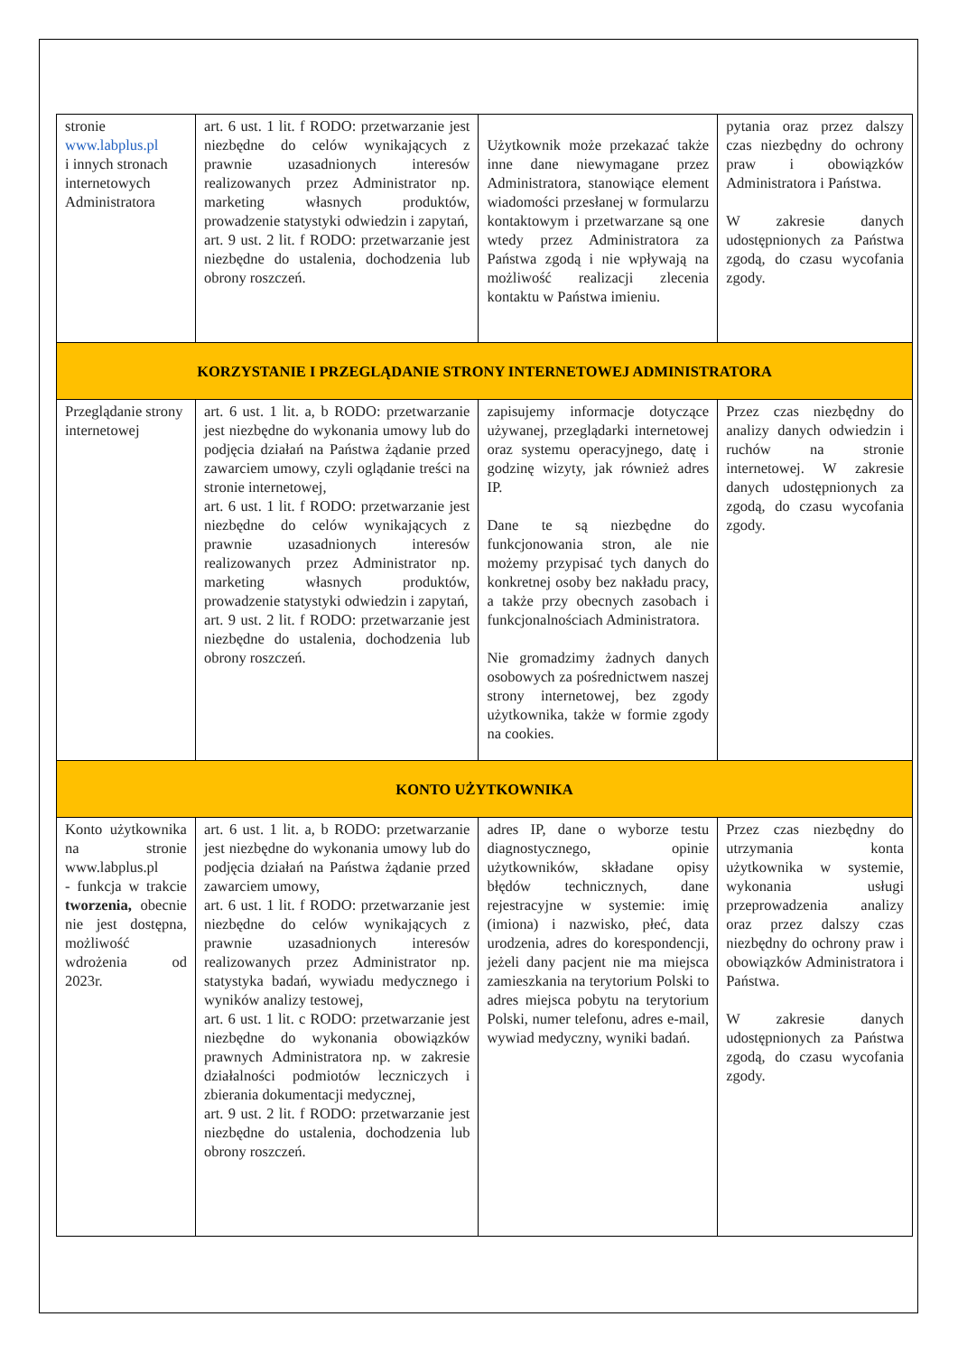| stronie www.labplus.pl i innych stronach internetowych Administratora | art. 6 ust. 1 lit. f RODO: przetwarzanie jest niezbędne do celów wynikających z prawnie uzasadnionych interesów realizowanych przez Administrator np. marketing własnych produktów, prowadzenie statystyki odwiedzin i zapytań, art. 9 ust. 2 lit. f RODO: przetwarzanie jest niezbędne do ustalenia, dochodzenia lub obrony roszczeń. | Użytkownik może przekazać także inne dane niewymagane przez Administratora, stanowiące element wiadomości przesłanej w formularzu kontaktowym i przetwarzane są one wtedy przez Administratora za Państwa zgodą i nie wpływają na możliwość realizacji zlecenia kontaktu w Państwa imieniu. | pytania oraz przez dalszy czas niezbędny do ochrony praw i obowiązków Administratora i Państwa. W zakresie danych udostępnionych za Państwa zgodą, do czasu wycofania zgody. |
| KORZYSTANIE I PRZEGLĄDANIE STRONY INTERNETOWEJ ADMINISTRATORA | | | |
| Przeglądanie strony internetowej | art. 6 ust. 1 lit. a, b RODO: przetwarzanie jest niezbędne do wykonania umowy lub do podjęcia działań na Państwa żądanie przed zawarciem umowy, czyli oglądanie treści na stronie internetowej, art. 6 ust. 1 lit. f RODO: przetwarzanie jest niezbędne do celów wynikających z prawnie uzasadnionych interesów realizowanych przez Administrator np. marketing własnych produktów, prowadzenie statystyki odwiedzin i zapytań, art. 9 ust. 2 lit. f RODO: przetwarzanie jest niezbędne do ustalenia, dochodzenia lub obrony roszczeń. | zapisujemy informacje dotyczące używanej, przeglądarki internetowej oraz systemu operacyjnego, datę i godzinę wizyty, jak również adres IP. Dane te są niezbędne do funkcjonowania stron, ale nie możemy przypisać tych danych do konkretnej osoby bez nakładu pracy, a także przy obecnych zasobach i funkcjonalnościach Administratora. Nie gromadzimy żadnych danych osobowych za pośrednictwem naszej strony internetowej, bez zgody użytkownika, także w formie zgody na cookies. | Przez czas niezbędny do analizy danych odwiedzin i ruchów na stronie internetowej. W zakresie danych udostępnionych za zgodą, do czasu wycofania zgody. |
| KONTO UŻYTKOWNIKA | | | |
| Konto użytkownika na stronie www.labplus.pl - funkcja w trakcie tworzenia, obecnie nie jest dostępna, możliwość wdrożenia od 2023r. | art. 6 ust. 1 lit. a, b RODO: przetwarzanie jest niezbędne do wykonania umowy lub do podjęcia działań na Państwa żądanie przed zawarciem umowy, art. 6 ust. 1 lit. f RODO: przetwarzanie jest niezbędne do celów wynikających z prawnie uzasadnionych interesów realizowanych przez Administrator np. statystyka badań, wywiadu medycznego i wyników analizy testowej, art. 6 ust. 1 lit. c RODO: przetwarzanie jest niezbędne do wykonania obowiązków prawnych Administratora np. w zakresie działalności podmiotów leczniczych i zbierania dokumentacji medycznej, art. 9 ust. 2 lit. f RODO: przetwarzanie jest niezbędne do ustalenia, dochodzenia lub obrony roszczeń. | adres IP, dane o wyborze testu diagnostycznego, opinie użytkowników, składane opisy błędów technicznych, dane rejestracyjne w systemie: imię (imiona) i nazwisko, płeć, data urodzenia, adres do korespondencji, jeżeli dany pacjent nie ma miejsca zamieszkania na terytorium Polski to adres miejsca pobytu na terytorium Polski, numer telefonu, adres e-mail, wywiad medyczny, wyniki badań. | Przez czas niezbędny do utrzymania konta użytkownika w systemie, wykonania usługi przeprowadzenia analizy oraz przez dalszy czas niezbędny do ochrony praw i obowiązków Administratora i Państwa. W zakresie danych udostępnionych za Państwa zgodą, do czasu wycofania zgody. |